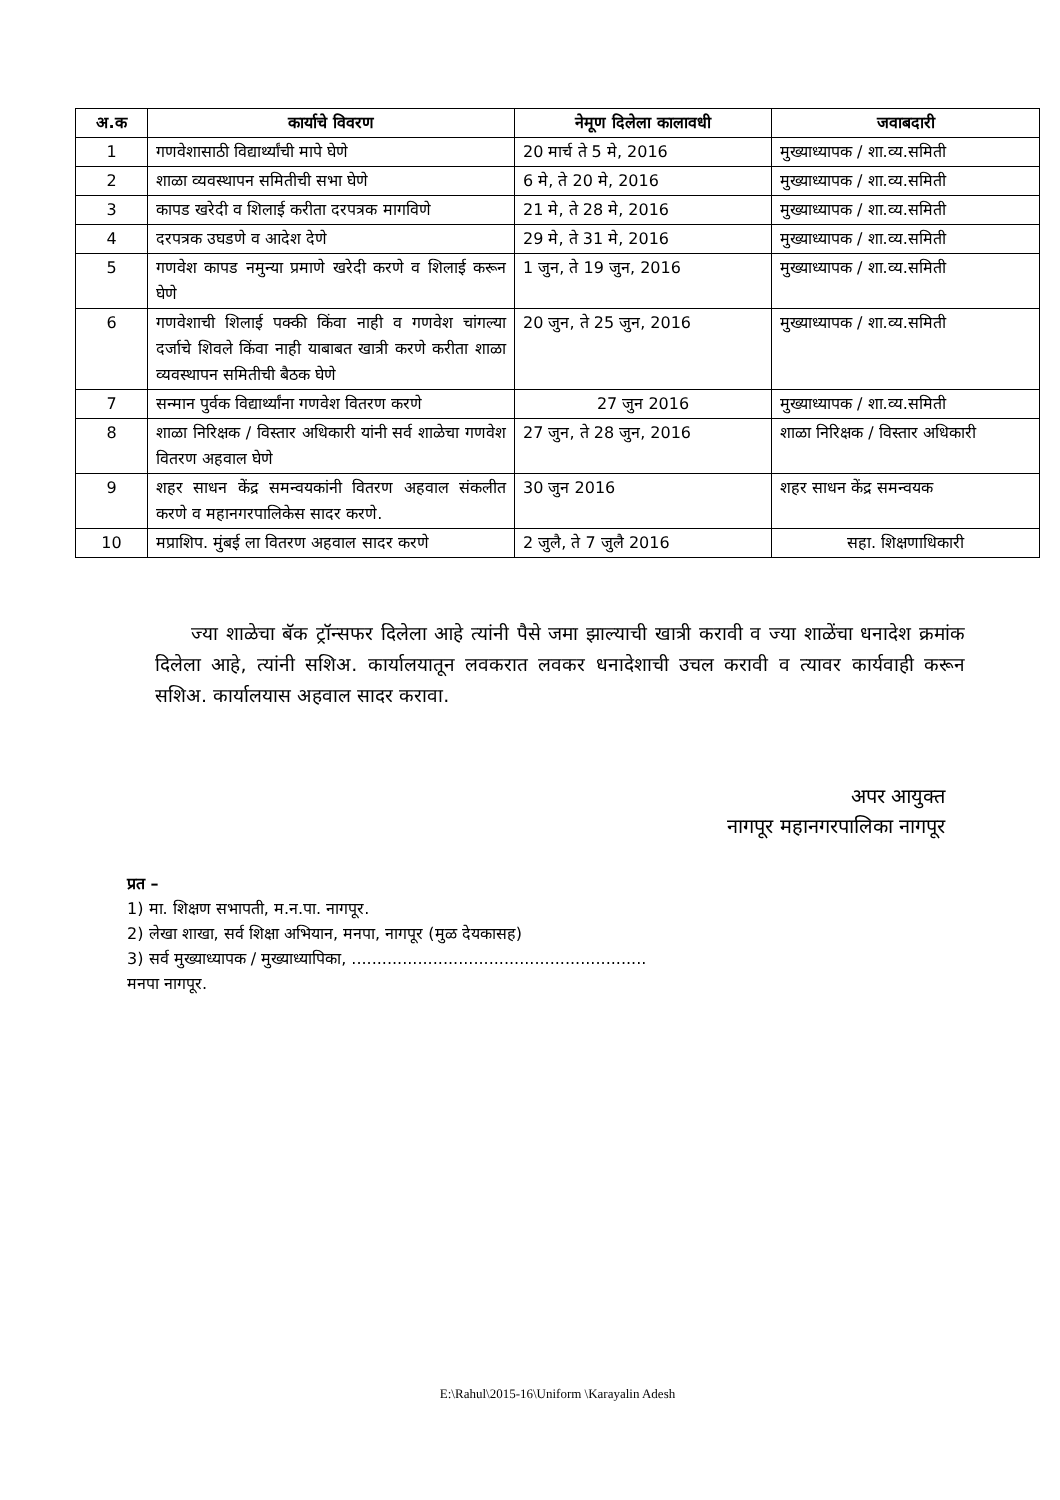| अ.क | कार्याचे विवरण | नेमूण दिलेला कालावधी | जवाबदारी |
| --- | --- | --- | --- |
| 1 | गणवेशासाठी विद्यार्थ्यांची मापे घेणे | 20 मार्च ते 5 मे, 2016 | मुख्याध्यापक / शा.व्य.समिती |
| 2 | शाळा व्यवस्थापन समितीची सभा घेणे | 6 मे, ते 20 मे, 2016 | मुख्याध्यापक / शा.व्य.समिती |
| 3 | कापड खरेदी व शिलाई करीता दरपत्रक मागविणे | 21 मे, ते 28 मे, 2016 | मुख्याध्यापक / शा.व्य.समिती |
| 4 | दरपत्रक उघडणे व आदेश देणे | 29 मे, ते 31 मे, 2016 | मुख्याध्यापक / शा.व्य.समिती |
| 5 | गणवेश कापड नमुन्या प्रमाणे खरेदी करणे व शिलाई करून घेणे | 1 जुन, ते 19 जुन, 2016 | मुख्याध्यापक / शा.व्य.समिती |
| 6 | गणवेशाची शिलाई पक्की किंवा नाही व गणवेश चांगल्या दर्जाचे शिवले किंवा नाही याबाबत खात्री करणे करीता शाळा व्यवस्थापन समितीची बैठक घेणे | 20 जुन, ते 25 जुन, 2016 | मुख्याध्यापक / शा.व्य.समिती |
| 7 | सन्मान पुर्वक विद्यार्थ्यांना गणवेश वितरण करणे | 27 जुन 2016 | मुख्याध्यापक / शा.व्य.समिती |
| 8 | शाळा निरिक्षक / विस्तार अधिकारी यांनी सर्व शाळेचा गणवेश वितरण अहवाल घेणे | 27 जुन, ते 28 जुन, 2016 | शाळा निरिक्षक / विस्तार अधिकारी |
| 9 | शहर साधन केंद्र समन्वयकांनी वितरण अहवाल संकलीत करणे व महानगरपालिकेस सादर करणे. | 30 जुन 2016 | शहर साधन केंद्र समन्वयक |
| 10 | मप्राशिप. मुंबई ला वितरण अहवाल सादर करणे | 2 जुलै, ते 7 जुलै 2016 | सहा. शिक्षणाधिकारी |
ज्या शाळेचा बॅक ट्रॉन्सफर दिलेला आहे त्यांनी पैसे जमा झाल्याची खात्री करावी व ज्या शाळेंचा धनादेश क्रमांक दिलेला आहे, त्यांनी सशिअ. कार्यालयातून लवकरात लवकर धनादेशाची उचल करावी व त्यावर कार्यवाही करून सशिअ. कार्यालयास अहवाल सादर करावा.
अपर आयुक्त
नागपूर महानगरपालिका नागपूर
प्रत –
1) मा. शिक्षण सभापती, म.न.पा. नागपूर.
2) लेखा शाखा, सर्व शिक्षा अभियान, मनपा, नागपूर (मुळ देयकासह)
3) सर्व मुख्याध्यापक / मुख्याध्यापिका, ..........................................................
मनपा नागपूर.
E:\Rahul\2015-16\Uniform \Karayalin Adesh